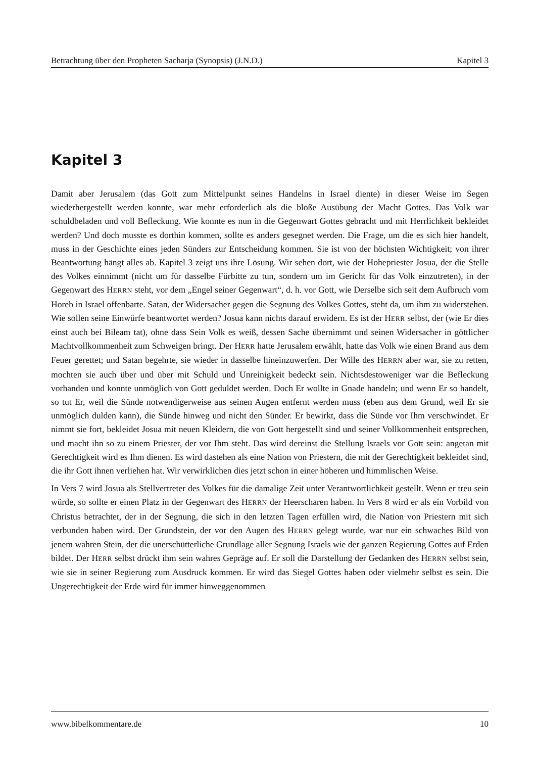Betrachtung über den Propheten Sacharja (Synopsis) (J.N.D.) Kapitel 3
Kapitel 3
Damit aber Jerusalem (das Gott zum Mittelpunkt seines Handelns in Israel diente) in dieser Weise im Segen wiederhergestellt werden konnte, war mehr erforderlich als die bloße Ausübung der Macht Gottes. Das Volk war schuldbeladen und voll Befleckung. Wie konnte es nun in die Gegenwart Gottes gebracht und mit Herrlichkeit bekleidet werden? Und doch musste es dorthin kommen, sollte es anders gesegnet werden. Die Frage, um die es sich hier handelt, muss in der Geschichte eines jeden Sünders zur Entscheidung kommen. Sie ist von der höchsten Wichtigkeit; von ihrer Beantwortung hängt alles ab. Kapitel 3 zeigt uns ihre Lösung. Wir sehen dort, wie der Hohepriester Josua, der die Stelle des Volkes einnimmt (nicht um für dasselbe Fürbitte zu tun, sondern um im Gericht für das Volk einzutreten), in der Gegenwart des HERRN steht, vor dem „Engel seiner Gegenwart“, d. h. vor Gott, wie Derselbe sich seit dem Aufbruch vom Horeb in Israel offenbarte. Satan, der Widersacher gegen die Segnung des Volkes Gottes, steht da, um ihm zu widerstehen. Wie sollen seine Einwürfe beantwortet werden? Josua kann nichts darauf erwidern. Es ist der HERR selbst, der (wie Er dies einst auch bei Bileam tat), ohne dass Sein Volk es weiß, dessen Sache übernimmt und seinen Widersacher in göttlicher Machtvollkommenheit zum Schweigen bringt. Der HERR hatte Jerusalem erwählt, hatte das Volk wie einen Brand aus dem Feuer gerettet; und Satan begehrte, sie wieder in dasselbe hineinzuwerfen. Der Wille des HERRN aber war, sie zu retten, mochten sie auch über und über mit Schuld und Unreinigkeit bedeckt sein. Nichtsdestoweniger war die Befleckung vorhanden und konnte unmöglich von Gott geduldet werden. Doch Er wollte in Gnade handeln; und wenn Er so handelt, so tut Er, weil die Sünde notwendigerweise aus seinen Augen entfernt werden muss (eben aus dem Grund, weil Er sie unmöglich dulden kann), die Sünde hinweg und nicht den Sünder. Er bewirkt, dass die Sünde vor Ihm verschwindet. Er nimmt sie fort, bekleidet Josua mit neuen Kleidern, die von Gott hergestellt sind und seiner Vollkommenheit entsprechen, und macht ihn so zu einem Priester, der vor Ihm steht. Das wird dereinst die Stellung Israels vor Gott sein: angetan mit Gerechtigkeit wird es Ihm dienen. Es wird dastehen als eine Nation von Priestern, die mit der Gerechtigkeit bekleidet sind, die ihr Gott ihnen verliehen hat. Wir verwirklichen dies jetzt schon in einer höheren und himmlischen Weise.
In Vers 7 wird Josua als Stellvertreter des Volkes für die damalige Zeit unter Verantwortlichkeit gestellt. Wenn er treu sein würde, so sollte er einen Platz in der Gegenwart des HERRN der Heerscharen haben. In Vers 8 wird er als ein Vorbild von Christus betrachtet, der in der Segnung, die sich in den letzten Tagen erfüllen wird, die Nation von Priestern mit sich verbunden haben wird. Der Grundstein, der vor den Augen des HERRN gelegt wurde, war nur ein schwaches Bild von jenem wahren Stein, der die unerschütterliche Grundlage aller Segnung Israels wie der ganzen Regierung Gottes auf Erden bildet. Der HERR selbst drückt ihm sein wahres Gepräge auf. Er soll die Darstellung der Gedanken des HERRN selbst sein, wie sie in seiner Regierung zum Ausdruck kommen. Er wird das Siegel Gottes haben oder vielmehr selbst es sein. Die Ungerechtigkeit der Erde wird für immer hinweggenommen
www.bibelkommentare.de 10